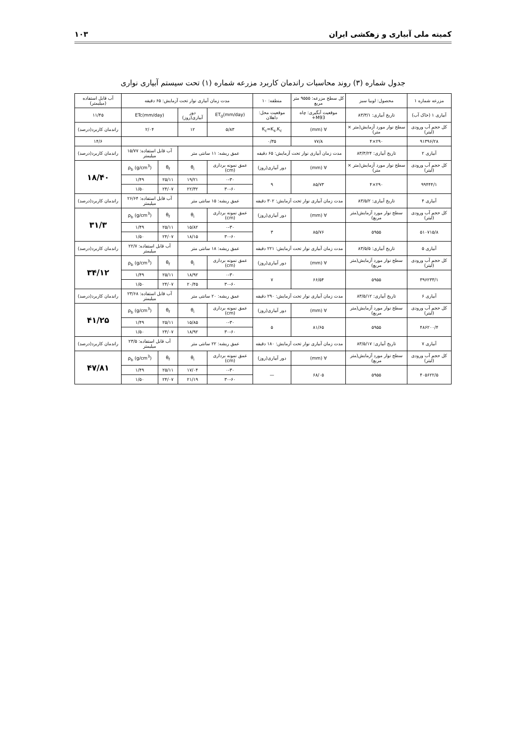کمیته ملی آبیاری و زهکشی ایران ۱۰۳
جدول شماره (۳) روند محاسبات راندمان کاربرد مزرعه شماره (۱) تحت سیستم آبیاری نواری
| مزرعه شماره ۱ | محصول: لوبیا سبز | کل سطح مزرعه: ۹۵۵۵ متر مربع | منطقه: ۱۰ | مدت زمان آبیاری نوار تحت آزمایش: ۶۵ دقیقه | | | | آب قابل استفاده (میلیمتر) |
| آبیاری ۱ (خاک آب) | تاریخ آبیاری: ۸۳/۳/۱ | موقعیت آبگیری: چاه M93+ | موقعیت محل: داهلان | ET<sub>0</sub>(mm/day) | دور آبیاری(روز) | ETc(mm/day) | | ۱۱/۴۵ |
| کل حجم آب ورودی (لیتر) | سطح نوار مورد آزمایش(متر × متر) | ∀ (mm) | K<sub>c</sub>=K<sub>s</sub>.K<sub>c</sub> | ۵/۸۳ | ۱۲ | ۲/۰۴ | | راندمان کاربرد(درصد) |
| ۹۱۳۹۶/۲۸ | ۲۹۰×۴ | ۷۷/۸ | ۰/۳۵ | | | | | ۱۴/۶ |
| آبیاری ۲ | تاریخ آبیاری: ۸۳/۳/۲۴ | مدت زمان آبیاری نوار تحت آزمایش: ۶۵ دقیقه | | عمق ریشه: ۱۱ سانتی متر | | آب قابل استفاده: ۱۵/۷۷ میلیمتر | | راندمان کاربرد(درصد) |
| کل حجم آب ورودی (لیتر) | سطح نوار مورد آزمایش(متر × متر) | ∀ (mm) | دور آبیاری(روز) | عمق نمونه برداری (cm) | θ<sub>i</sub> | θ<sub>f</sub> | ρ<sub>b</sub> (g/cm<sup>3</sup>) | ۱۸/۴۰ |
| ۹۹۴۴۴/۱ | ۲۹۰×۴ | ۸۵/۷۳ | ۹ | ۰-۳۰ | ۱۹/۲۱ | ۲۵/۱۱ | ۱/۴۹ | |
| | | | | ۳۰-۶۰ | ۲۲/۳۲ | ۲۴/۰۷ | ۱/۵۰ | |
| آبیاری ۴ | تاریخ آبیاری: ۸۳/۵/۲ | مدت زمان آبیاری نوار تحت آزمایش: ۳۰۲ دقیقه | | عمق ریشه: ۱۵ سانتی متر | | آب قابل استفاده: ۲۶/۶۴ میلیمتر | | راندمان کاربرد(درصد) |
| کل حجم آب ورودی (لیتر) | سطح نوار مورد آزمایش(متر مربع) | ∀ (mm) | دور آبیاری(روز) | عمق نمونه برداری (cm) | θ<sub>i</sub> | θ<sub>f</sub> | ρ<sub>b</sub> (g/cm<sup>3</sup>) | ۳۱/۳ |
| ۵۱۰۷۱۵/۸ | ۵۹۵۵ | ۸۵/۷۶ | ۳ | ۰-۳۰ | ۱۵/۸۲ | ۲۵/۱۱ | ۱/۴۹ | |
| | | | | ۳۰-۶۰ | ۱۸/۱۵ | ۲۴/۰۷ | ۱/۵۰ | |
| آبیاری ۵ | تاریخ آبیاری: ۸۳/۵/۵ | مدت زمان آبیاری نوار تحت آزمایش: ۲۲۱ دقیقه | | عمق ریشه: ۱۸ سانتی متر | | آب قابل استفاده: ۲۲/۷ میلیمتر | | راندمان کاربرد(درصد) |
| کل حجم آب ورودی (لیتر) | سطح نوار مورد آزمایش(متر مربع) | ∀ (mm) | دور آبیاری(روز) | عمق نمونه برداری (cm) | θ<sub>i</sub> | θ<sub>f</sub> | ρ<sub>b</sub> (g/cm<sup>3</sup>) | ۳۴/۱۲ |
| ۳۹۶۲۳۳/۱ | ۵۹۵۵ | ۶۶/۵۴ | ۷ | ۰-۳۰ | ۱۸/۹۲ | ۲۵/۱۱ | ۱/۴۹ | |
| | | | | ۳۰-۶۰ | ۲۰/۴۵ | ۲۴/۰۷ | ۱/۵۰ | |
| آبیاری ۶ | تاریخ آبیاری: ۸۳/۵/۱۲ | مدت زمان آبیاری نوار تحت آزمایش: ۲۹۰ دقیقه | | عمق ریشه: ۲۰ سانتی متر | | آب قابل استفاده: ۲۳/۶۸ میلیمتر | | راندمان کاربرد(درصد) |
| کل حجم آب ورودی (لیتر) | سطح نوار مورد آزمایش(متر مربع) | ∀ (mm) | دور آبیاری(روز) | عمق نمونه برداری (cm) | θ<sub>i</sub> | θ<sub>f</sub> | ρ<sub>b</sub> (g/cm<sup>3</sup>) | ۴۱/۲۵ |
| ۴۸۶۲۰۰/۴ | ۵۹۵۵ | ۸۱/۶۵ | ۵ | ۰-۳۰ | ۱۵/۸۵ | ۲۵/۱۱ | ۱/۴۹ | |
| | | | | ۳۰-۶۰ | ۱۸/۹۲ | ۲۴/۰۷ | ۱/۵۰ | |
| آبیاری ۷ | تاریخ آبیاری: ۸۳/۵/۱۷ | مدت زمان آبیاری نوار تحت آزمایش: ۱۸۰ دقیقه | | عمق ریشه: ۲۲ سانتی متر | | آب قابل استفاده: ۲۳/۵ میلیمتر | | راندمان کاربرد(درصد) |
| کل حجم آب ورودی (لیتر) | سطح نوار مورد آزمایش(متر مربع) | ∀ (mm) | دور آبیاری(روز) | عمق نمونه برداری (cm) | θ<sub>i</sub> | θ<sub>f</sub> | ρ<sub>b</sub> (g/cm<sup>3</sup>) | ۴۷/۸۱ |
| ۴۰۵۶۲۲/۵ | ۵۹۵۵ | ۶۸/۰۵ | — | ۰-۳۰ | ۱۷/۰۴ | ۲۵/۱۱ | ۱/۴۹ | |
| | | | | ۳۰-۶۰ | ۲۱/۱۹ | ۲۴/۰۷ | ۱/۵۰ | |